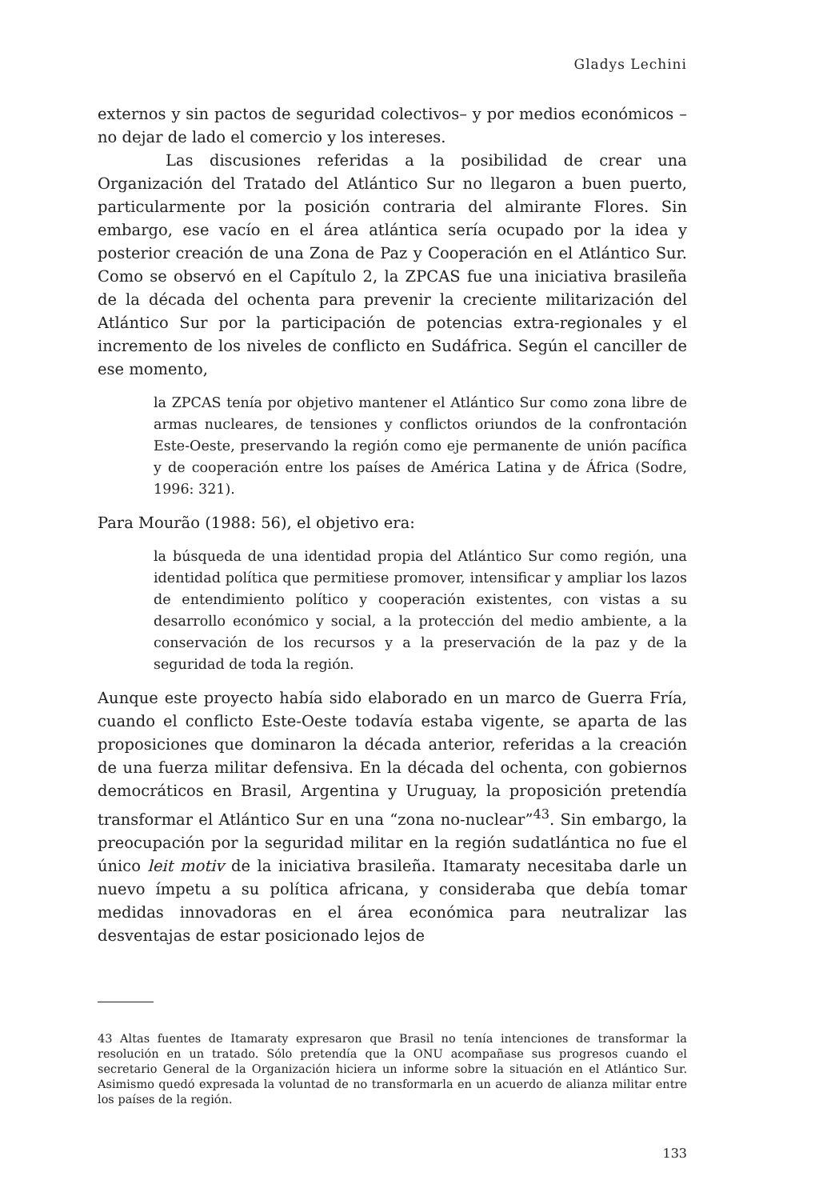Gladys Lechini
externos y sin pactos de seguridad colectivos– y por medios económicos –no dejar de lado el comercio y los intereses.
Las discusiones referidas a la posibilidad de crear una Organización del Tratado del Atlántico Sur no llegaron a buen puerto, particularmente por la posición contraria del almirante Flores. Sin embargo, ese vacío en el área atlántica sería ocupado por la idea y posterior creación de una Zona de Paz y Cooperación en el Atlántico Sur. Como se observó en el Capítulo 2, la ZPCAS fue una iniciativa brasileña de la década del ochenta para prevenir la creciente militarización del Atlántico Sur por la participación de potencias extra-regionales y el incremento de los niveles de conflicto en Sudáfrica. Según el canciller de ese momento,
la ZPCAS tenía por objetivo mantener el Atlántico Sur como zona libre de armas nucleares, de tensiones y conflictos oriundos de la confrontación Este-Oeste, preservando la región como eje permanente de unión pacífica y de cooperación entre los países de América Latina y de África (Sodre, 1996: 321).
Para Mourão (1988: 56), el objetivo era:
la búsqueda de una identidad propia del Atlántico Sur como región, una identidad política que permitiese promover, intensificar y ampliar los lazos de entendimiento político y cooperación existentes, con vistas a su desarrollo económico y social, a la protección del medio ambiente, a la conservación de los recursos y a la preservación de la paz y de la seguridad de toda la región.
Aunque este proyecto había sido elaborado en un marco de Guerra Fría, cuando el conflicto Este-Oeste todavía estaba vigente, se aparta de las proposiciones que dominaron la década anterior, referidas a la creación de una fuerza militar defensiva. En la década del ochenta, con gobiernos democráticos en Brasil, Argentina y Uruguay, la proposición pretendía transformar el Atlántico Sur en una “zona no-nuclear”<sup>43</sup>. Sin embargo, la preocupación por la seguridad militar en la región sudatlántica no fue el único leit motiv de la iniciativa brasileña. Itamaraty necesitaba darle un nuevo ímpetu a su política africana, y consideraba que debía tomar medidas innovadoras en el área económica para neutralizar las desventajas de estar posicionado lejos de
43 Altas fuentes de Itamaraty expresaron que Brasil no tenía intenciones de transformar la resolución en un tratado. Sólo pretendía que la ONU acompañase sus progresos cuando el secretario General de la Organización hiciera un informe sobre la situación en el Atlántico Sur. Asimismo quedó expresada la voluntad de no transformarla en un acuerdo de alianza militar entre los países de la región.
133